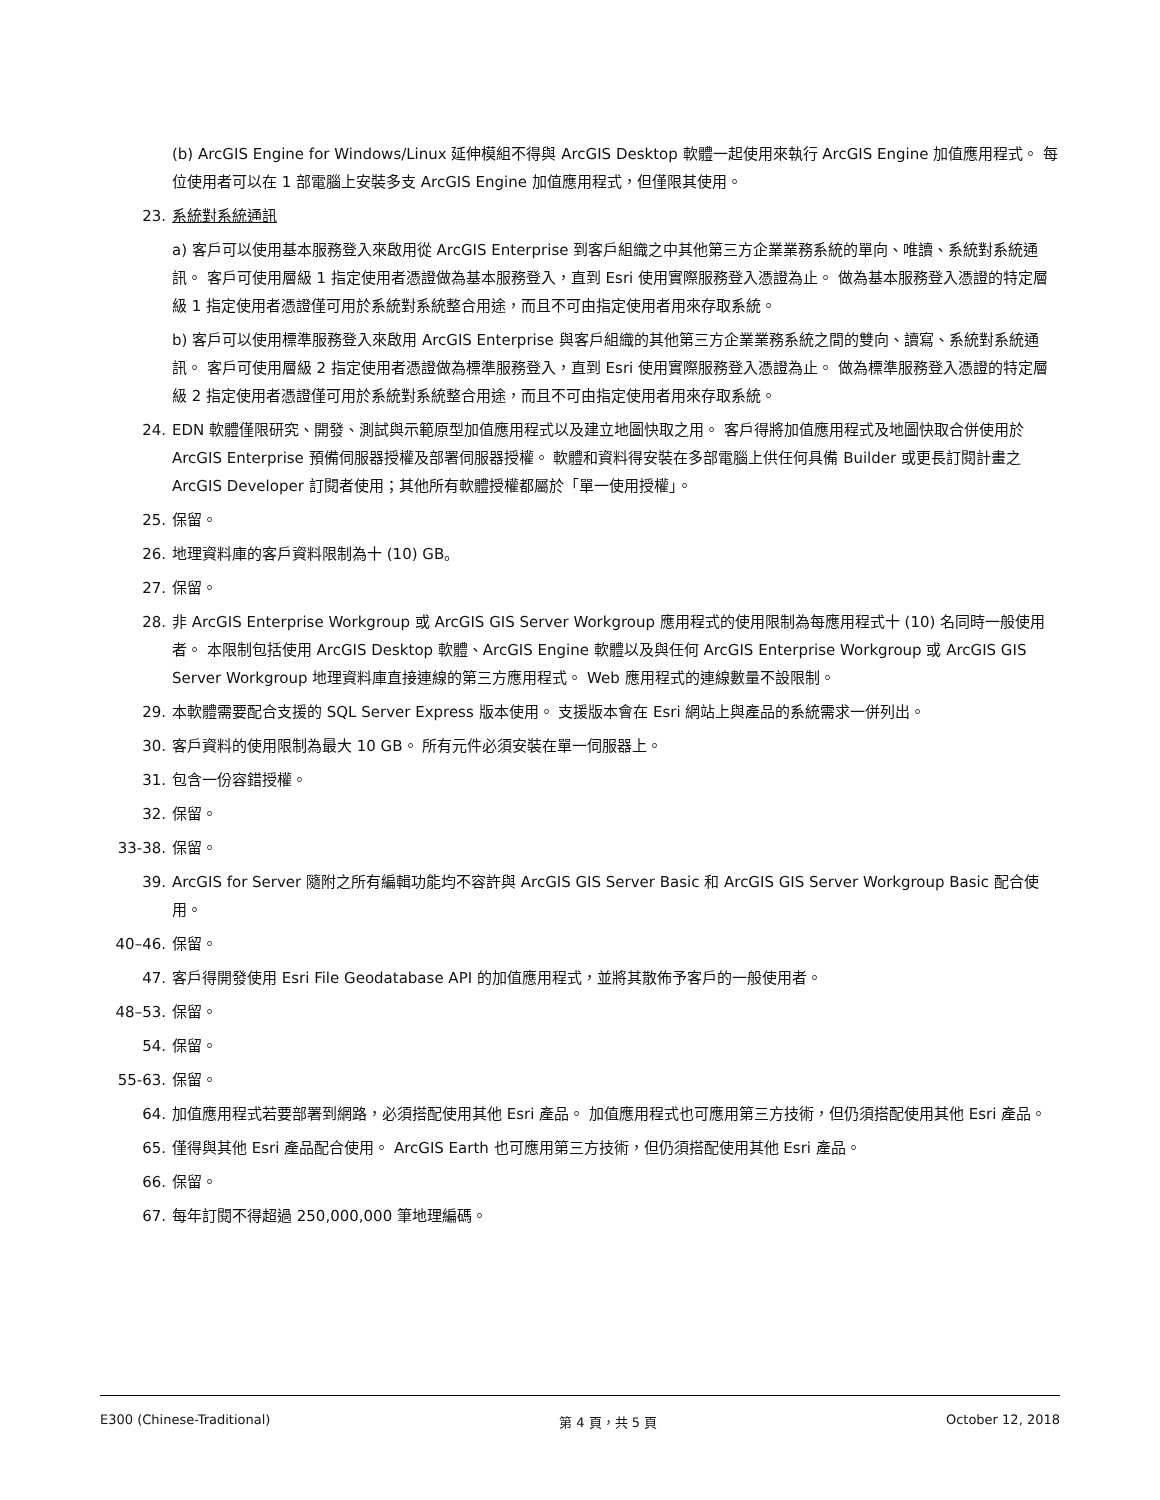(b) ArcGIS Engine for Windows/Linux 延伸模組不得與 ArcGIS Desktop 軟體一起使用來執行 ArcGIS Engine 加值應用程式。 每位使用者可以在 1 部電腦上安裝多支 ArcGIS Engine 加值應用程式，但僅限其使用。
23. 系統對系統通訊
a) 客戶可以使用基本服務登入來啟用從 ArcGIS Enterprise 到客戶組織之中其他第三方企業業務系統的單向、唯讀、系統對系統通訊。 客戶可使用層級 1 指定使用者憑證做為基本服務登入，直到 Esri 使用實際服務登入憑證為止。 做為基本服務登入憑證的特定層級 1 指定使用者憑證僅可用於系統對系統整合用途，而且不可由指定使用者用來存取系統。
b) 客戶可以使用標準服務登入來啟用 ArcGIS Enterprise 與客戶組織的其他第三方企業業務系統之間的雙向、讀寫、系統對系統通訊。 客戶可使用層級 2 指定使用者憑證做為標準服務登入，直到 Esri 使用實際服務登入憑證為止。 做為標準服務登入憑證的特定層級 2 指定使用者憑證僅可用於系統對系統整合用途，而且不可由指定使用者用來存取系統。
24. EDN 軟體僅限研究、開發、測試與示範原型加值應用程式以及建立地圖快取之用。 客戶得將加值應用程式及地圖快取合併使用於 ArcGIS Enterprise 預備伺服器授權及部署伺服器授權。 軟體和資料得安裝在多部電腦上供任何具備 Builder 或更長訂閱計畫之 ArcGIS Developer 訂閱者使用；其他所有軟體授權都屬於「單一使用授權」。
25. 保留。
26. 地理資料庫的客戶資料限制為十 (10) GB。
27. 保留。
28. 非 ArcGIS Enterprise Workgroup 或 ArcGIS GIS Server Workgroup 應用程式的使用限制為每應用程式十 (10) 名同時一般使用者。 本限制包括使用 ArcGIS Desktop 軟體、ArcGIS Engine 軟體以及與任何 ArcGIS Enterprise Workgroup 或 ArcGIS GIS Server Workgroup 地理資料庫直接連線的第三方應用程式。 Web 應用程式的連線數量不設限制。
29. 本軟體需要配合支援的 SQL Server Express 版本使用。 支援版本會在 Esri 網站上與產品的系統需求一併列出。
30. 客戶資料的使用限制為最大 10 GB。 所有元件必須安裝在單一伺服器上。
31. 包含一份容錯授權。
32. 保留。
33-38. 保留。
39. ArcGIS for Server 隨附之所有編輯功能均不容許與 ArcGIS GIS Server Basic 和 ArcGIS GIS Server Workgroup Basic 配合使用。
40–46. 保留。
47. 客戶得開發使用 Esri File Geodatabase API 的加值應用程式，並將其散佈予客戶的一般使用者。
48–53. 保留。
54. 保留。
55-63. 保留。
64. 加值應用程式若要部署到網路，必須搭配使用其他 Esri 產品。 加值應用程式也可應用第三方技術，但仍須搭配使用其他 Esri 產品。
65. 僅得與其他 Esri 產品配合使用。 ArcGIS Earth 也可應用第三方技術，但仍須搭配使用其他 Esri 產品。
66. 保留。
67. 每年訂閱不得超過 250,000,000 筆地理編碼。
E300 (Chinese-Traditional) 第 4 頁，共 5 頁 October 12, 2018